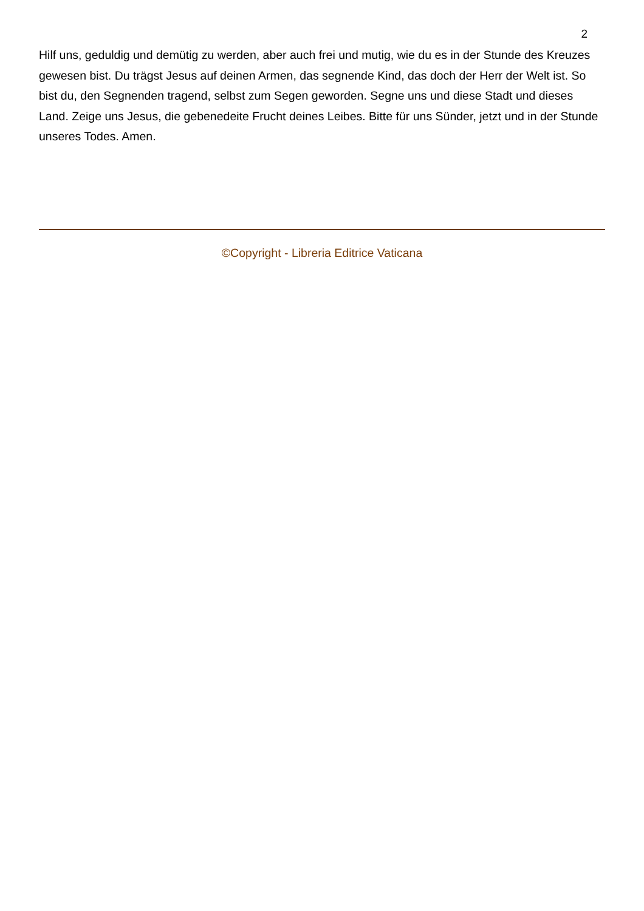2
Hilf uns, geduldig und demütig zu werden, aber auch frei und mutig, wie du es in der Stunde des Kreuzes gewesen bist. Du trägst Jesus auf deinen Armen, das segnende Kind, das doch der Herr der Welt ist. So bist du, den Segnenden tragend, selbst zum Segen geworden. Segne uns und diese Stadt und dieses Land. Zeige uns Jesus, die gebenedeite Frucht deines Leibes. Bitte für uns Sünder, jetzt und in der Stunde unseres Todes. Amen.
©Copyright - Libreria Editrice Vaticana